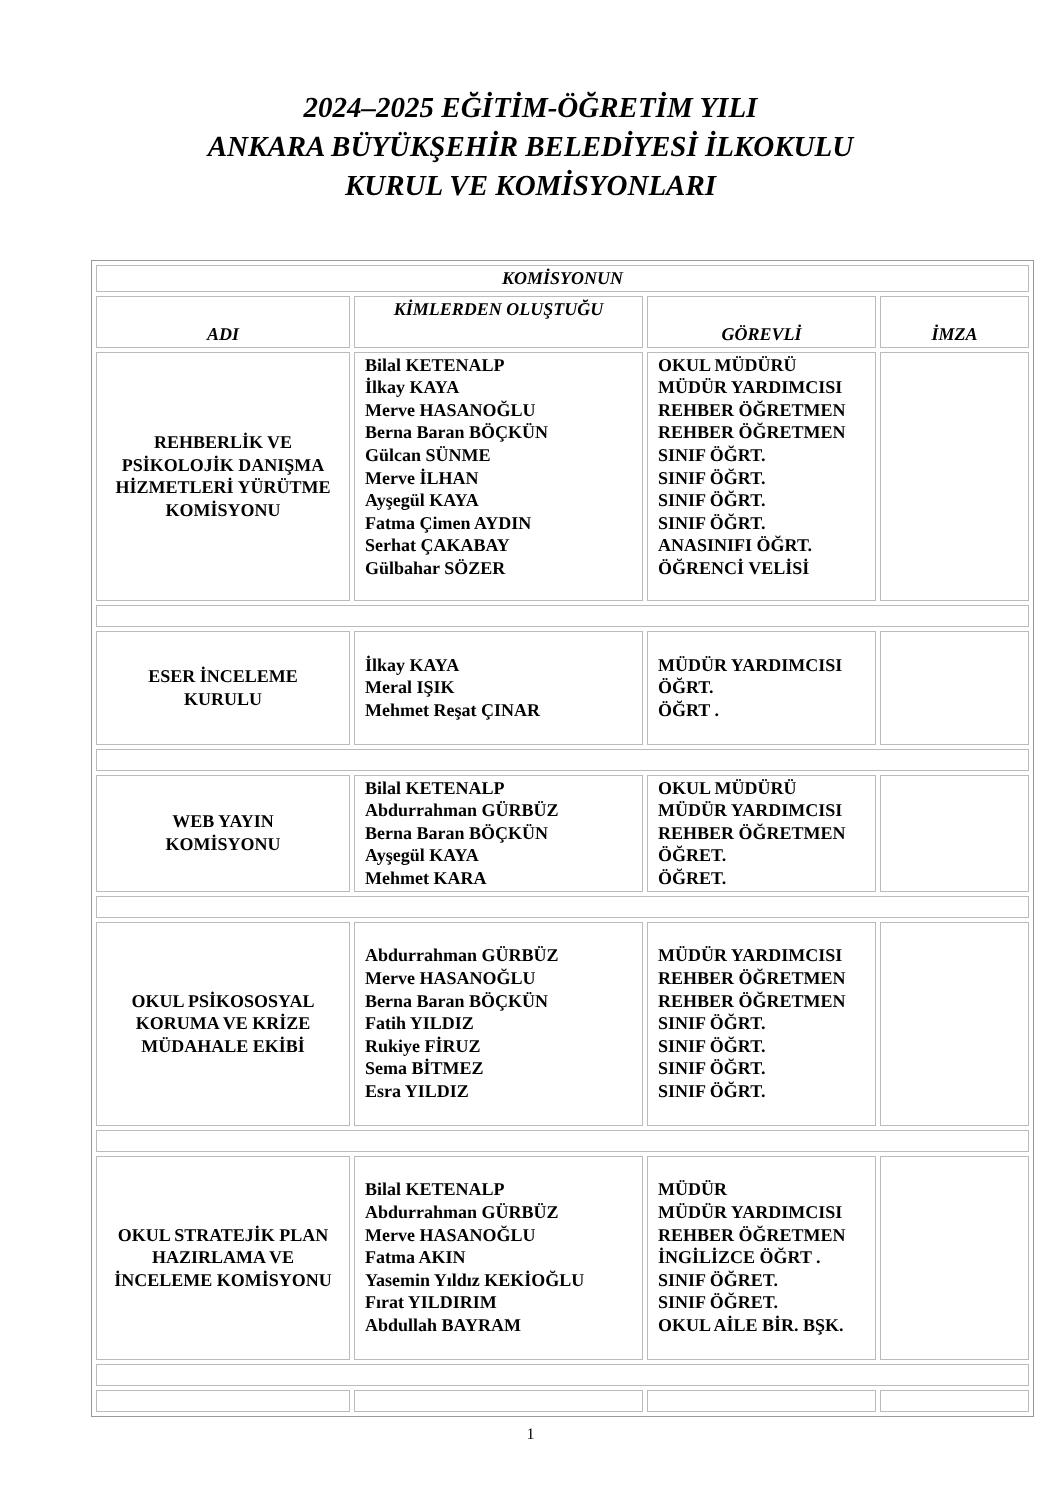2024–2025 EĞİTİM-ÖĞRETİM YILI
ANKARA BÜYÜKŞEHİR BELEDİYESİ İLKOKULU
KURUL VE KOMİSYONLARI
| KOMİSYONUN | | | |
| --- | --- | --- | --- |
| ADI | KİMLERDEN OLUŞTUĞU | GÖREVLİ | İMZA |
| REHBERLİK VE PSİKOLOJİK DANIŞMA HİZMETLERİ YÜRÜTME KOMİSYONU | Bilal KETENALP İlkay KAYA Merve HASANOĞLU Berna Baran BÖÇKÜN Gülcan SÜNME Merve İLHAN Ayşegül KAYA Fatma Çimen AYDIN Serhat ÇAKABAY Gülbahar SÖZER | OKUL MÜDÜRÜ MÜDÜR YARDIMCISI REHBER ÖĞRETMEN REHBER ÖĞRETMEN SINIF ÖĞRT. SINIF ÖĞRT. SINIF ÖĞRT. SINIF ÖĞRT. ANASINIFI ÖĞRT. ÖĞRENCİ VELİSİ | |
| ESER İNCELEME KURULU | İlkay KAYA Meral IŞIK Mehmet Reşat ÇINAR | MÜDÜR YARDIMCISI ÖĞRT. ÖĞRT . | |
| WEB YAYIN KOMİSYONU | Bilal KETENALP Abdurrahman GÜRBÜZ Berna Baran BÖÇKÜN Ayşegül KAYA Mehmet KARA | OKUL MÜDÜRÜ MÜDÜR YARDIMCISI REHBER ÖĞRETMEN ÖĞRET. ÖĞRET. | |
| OKUL PSİKOSOSYAL KORUMA VE KRİZE MÜDAHALE EKİBİ | Abdurrahman GÜRBÜZ Merve HASANOĞLU Berna Baran BÖÇKÜN Fatih YILDIZ Rukiye FİRUZ Sema BİTMEZ Esra YILDIZ | MÜDÜR YARDIMCISI REHBER ÖĞRETMEN REHBER ÖĞRETMEN SINIF ÖĞRT. SINIF ÖĞRT. SINIF ÖĞRT. SINIF ÖĞRT. | |
| OKUL STRATEJİK PLAN HAZIRLAMA VE İNCELEME KOMİSYONU | Bilal KETENALP Abdurrahman GÜRBÜZ Merve HASANOĞLU Fatma AKIN Yasemin Yıldız KEKİOĞLU Fırat YILDIRIM Abdullah BAYRAM | MÜDÜR MÜDÜR YARDIMCISI REHBER ÖĞRETMEN İNGİLİZCE ÖĞRT . SINIF ÖĞRET. SINIF ÖĞRET. OKUL AİLE BİR. BŞK. | |
1